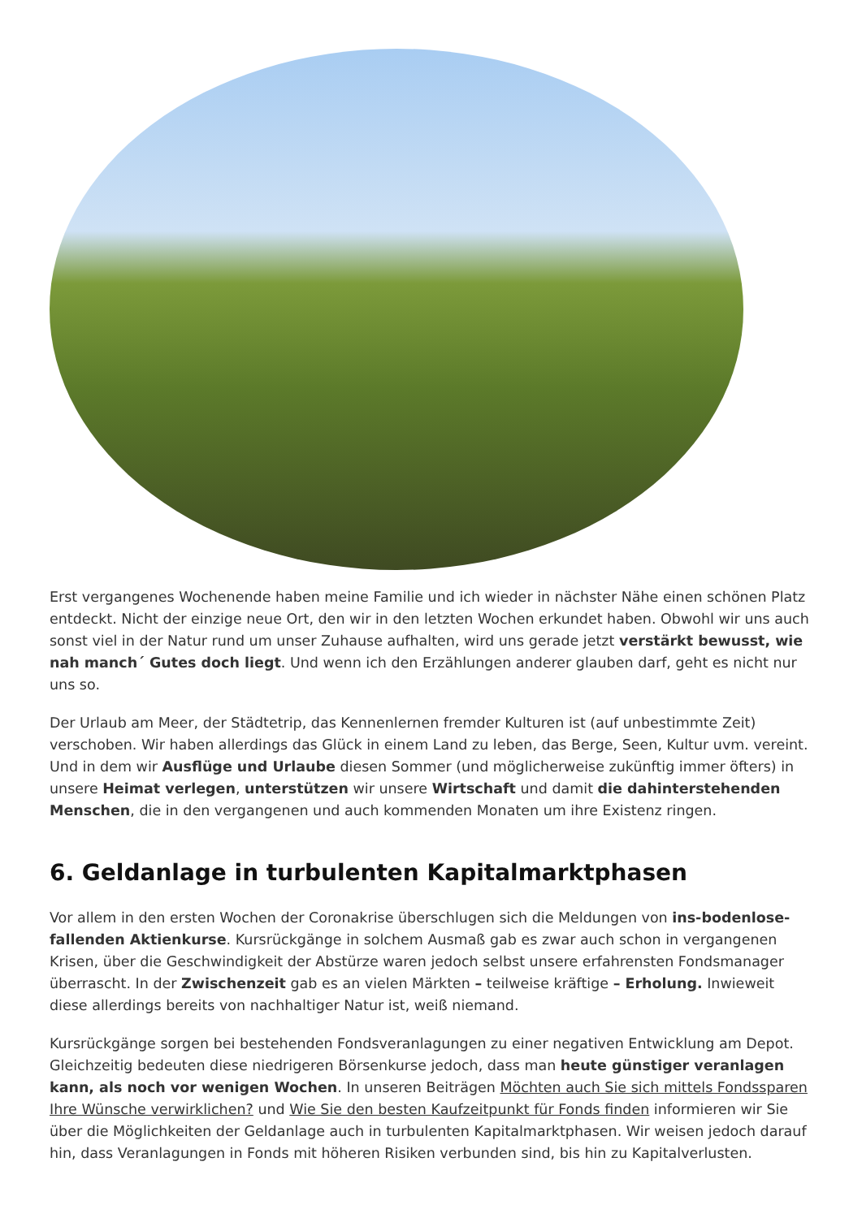Erst vergangenes Wochenende haben meine Familie und ich wieder in nächster Nähe einen schönen Platz entdeckt. Nicht der einzige neue Ort, den wir in den letzten Wochen erkundet haben. Obwohl wir uns auch sonst viel in der Natur rund um unser Zuhause aufhalten, wird uns gerade jetzt verstärkt bewusst, wie nah manch´ Gutes doch liegt. Und wenn ich den Erzählungen anderer glauben darf, geht es nicht nur uns so.
Der Urlaub am Meer, der Städtetrip, das Kennenlernen fremder Kulturen ist (auf unbestimmte Zeit) verschoben. Wir haben allerdings das Glück in einem Land zu leben, das Berge, Seen, Kultur uvm. vereint. Und in dem wir Ausflüge und Urlaube diesen Sommer (und möglicherweise zukünftig immer öfters) in unsere Heimat verlegen, unterstützen wir unsere Wirtschaft und damit die dahinterstehenden Menschen, die in den vergangenen und auch kommenden Monaten um ihre Existenz ringen.
6. Geldanlage in turbulenten Kapitalmarktphasen
Vor allem in den ersten Wochen der Coronakrise überschlugen sich die Meldungen von ins-bodenlose-fallenden Aktienkurse. Kursrückgänge in solchem Ausmaß gab es zwar auch schon in vergangenen Krisen, über die Geschwindigkeit der Abstürze waren jedoch selbst unsere erfahrensten Fondsmanager überrascht. In der Zwischenzeit gab es an vielen Märkten – teilweise kräftige – Erholung. Inwieweit diese allerdings bereits von nachhaltiger Natur ist, weiß niemand.
Kursrückgänge sorgen bei bestehenden Fondsveranlagungen zu einer negativen Entwicklung am Depot. Gleichzeitig bedeuten diese niedrigeren Börsenkurse jedoch, dass man heute günstiger veranlagen kann, als noch vor wenigen Wochen. In unseren Beiträgen Möchten auch Sie sich mittels Fondssparen Ihre Wünsche verwirklichen? und Wie Sie den besten Kaufzeitpunkt für Fonds finden informieren wir Sie über die Möglichkeiten der Geldanlage auch in turbulenten Kapitalmarktphasen. Wir weisen jedoch darauf hin, dass Veranlagungen in Fonds mit höheren Risiken verbunden sind, bis hin zu Kapitalverlusten.